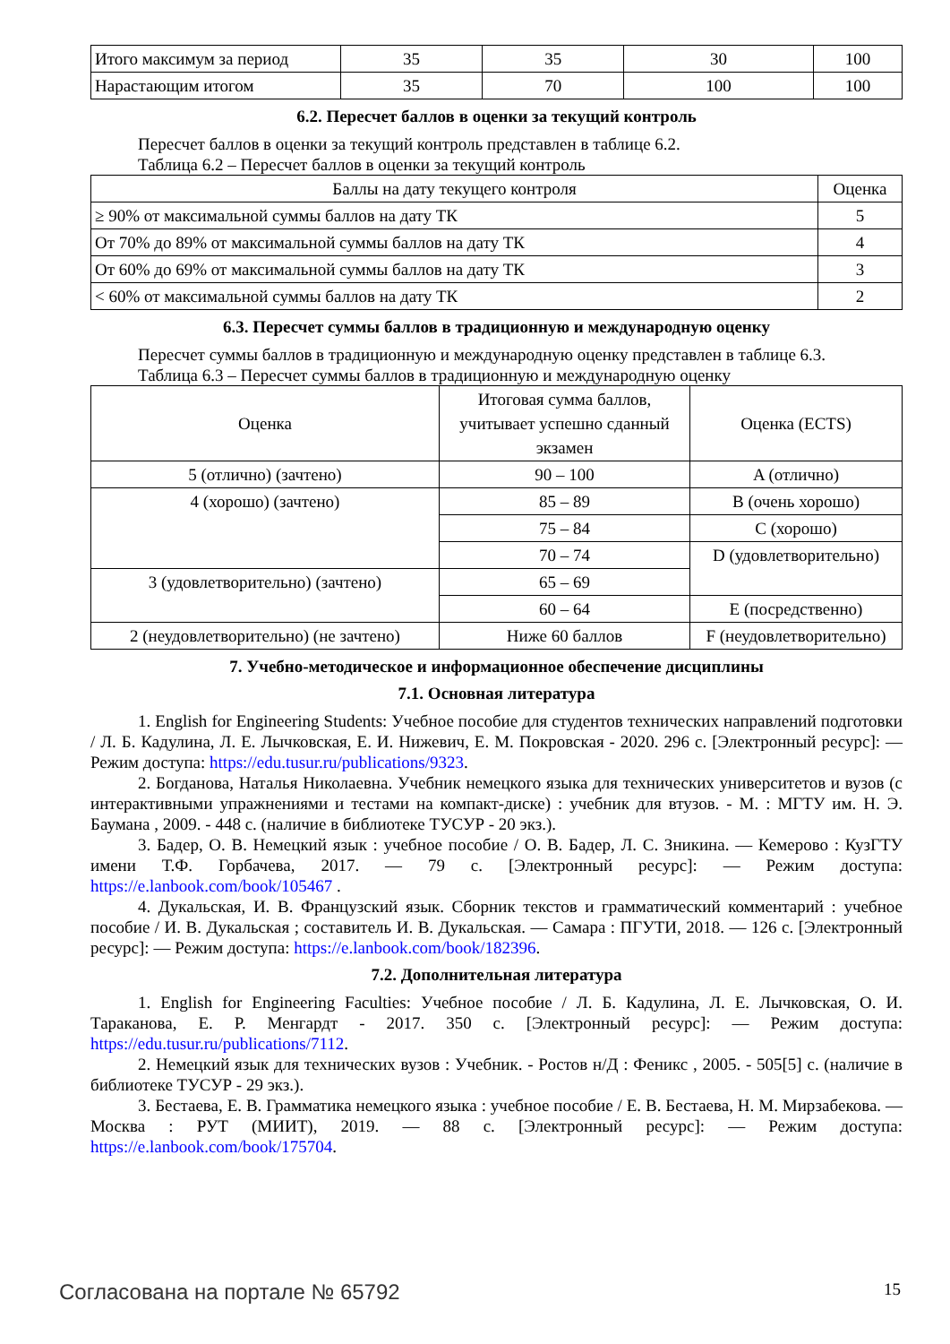| Итого максимум за период | 35 | 35 | 30 | 100 |
| Нарастающим итогом | 35 | 70 | 100 | 100 |
6.2. Пересчет баллов в оценки за текущий контроль
Пересчет баллов в оценки за текущий контроль представлен в таблице 6.2.
Таблица 6.2 – Пересчет баллов в оценки за текущий контроль
| Баллы на дату текущего контроля | Оценка |
| --- | --- |
| ≥ 90% от максимальной суммы баллов на дату ТК | 5 |
| От 70% до 89% от максимальной суммы баллов на дату ТК | 4 |
| От 60% до 69% от максимальной суммы баллов на дату ТК | 3 |
| < 60% от максимальной суммы баллов на дату ТК | 2 |
6.3. Пересчет суммы баллов в традиционную и международную оценку
Пересчет суммы баллов в традиционную и международную оценку представлен в таблице 6.3.
Таблица 6.3 – Пересчет суммы баллов в традиционную и международную оценку
| Оценка | Итоговая сумма баллов, учитывает успешно сданный экзамен | Оценка (ECTS) |
| --- | --- | --- |
| 5 (отлично) (зачтено) | 90 – 100 | A (отлично) |
| 4 (хорошо) (зачтено) | 85 – 89 | B (очень хорошо) |
| | 75 – 84 | C (хорошо) |
| | 70 – 74 | D (удовлетворительно) |
| 3 (удовлетворительно) (зачтено) | 65 – 69 | |
| | 60 – 64 | E (посредственно) |
| 2 (неудовлетворительно) (не зачтено) | Ниже 60 баллов | F (неудовлетворительно) |
7. Учебно-методическое и информационное обеспечение дисциплины
7.1. Основная литература
1. English for Engineering Students: Учебное пособие для студентов технических направлений подготовки / Л. Б. Кадулина, Л. Е. Лычковская, Е. И. Нижевич, Е. М. Покровская - 2020. 296 с. [Электронный ресурс]: — Режим доступа: https://edu.tusur.ru/publications/9323.
2. Богданова, Наталья Николаевна. Учебник немецкого языка для технических университетов и вузов (с интерактивными упражнениями и тестами на компакт-диске) : учебник для втузов. - М. : МГТУ им. Н. Э. Баумана , 2009. - 448 с. (наличие в библиотеке ТУСУР - 20 экз.).
3. Бадер, О. В. Немецкий язык : учебное пособие / О. В. Бадер, Л. С. Зникина. — Кемерово : КузГТУ имени Т.Ф. Горбачева, 2017. — 79 с. [Электронный ресурс]: — Режим доступа: https://e.lanbook.com/book/105467 .
4. Дукальская, И. В. Французский язык. Сборник текстов и грамматический комментарий : учебное пособие / И. В. Дукальская ; составитель И. В. Дукальская. — Самара : ПГУТИ, 2018. — 126 с. [Электронный ресурс]: — Режим доступа: https://e.lanbook.com/book/182396.
7.2. Дополнительная литература
1. English for Engineering Faculties: Учебное пособие / Л. Б. Кадулина, Л. Е. Лычковская, О. И. Тараканова, Е. Р. Менгардт - 2017. 350 с. [Электронный ресурс]: — Режим доступа: https://edu.tusur.ru/publications/7112.
2. Немецкий язык для технических вузов : Учебник. - Ростов н/Д : Феникс , 2005. - 505[5] с. (наличие в библиотеке ТУСУР - 29 экз.).
3. Бестаева, Е. В. Грамматика немецкого языка : учебное пособие / Е. В. Бестаева, Н. М. Мирзабекова. — Москва : РУТ (МИИТ), 2019. — 88 с. [Электронный ресурс]: — Режим доступа: https://e.lanbook.com/book/175704.
Согласована на портале № 65792 15